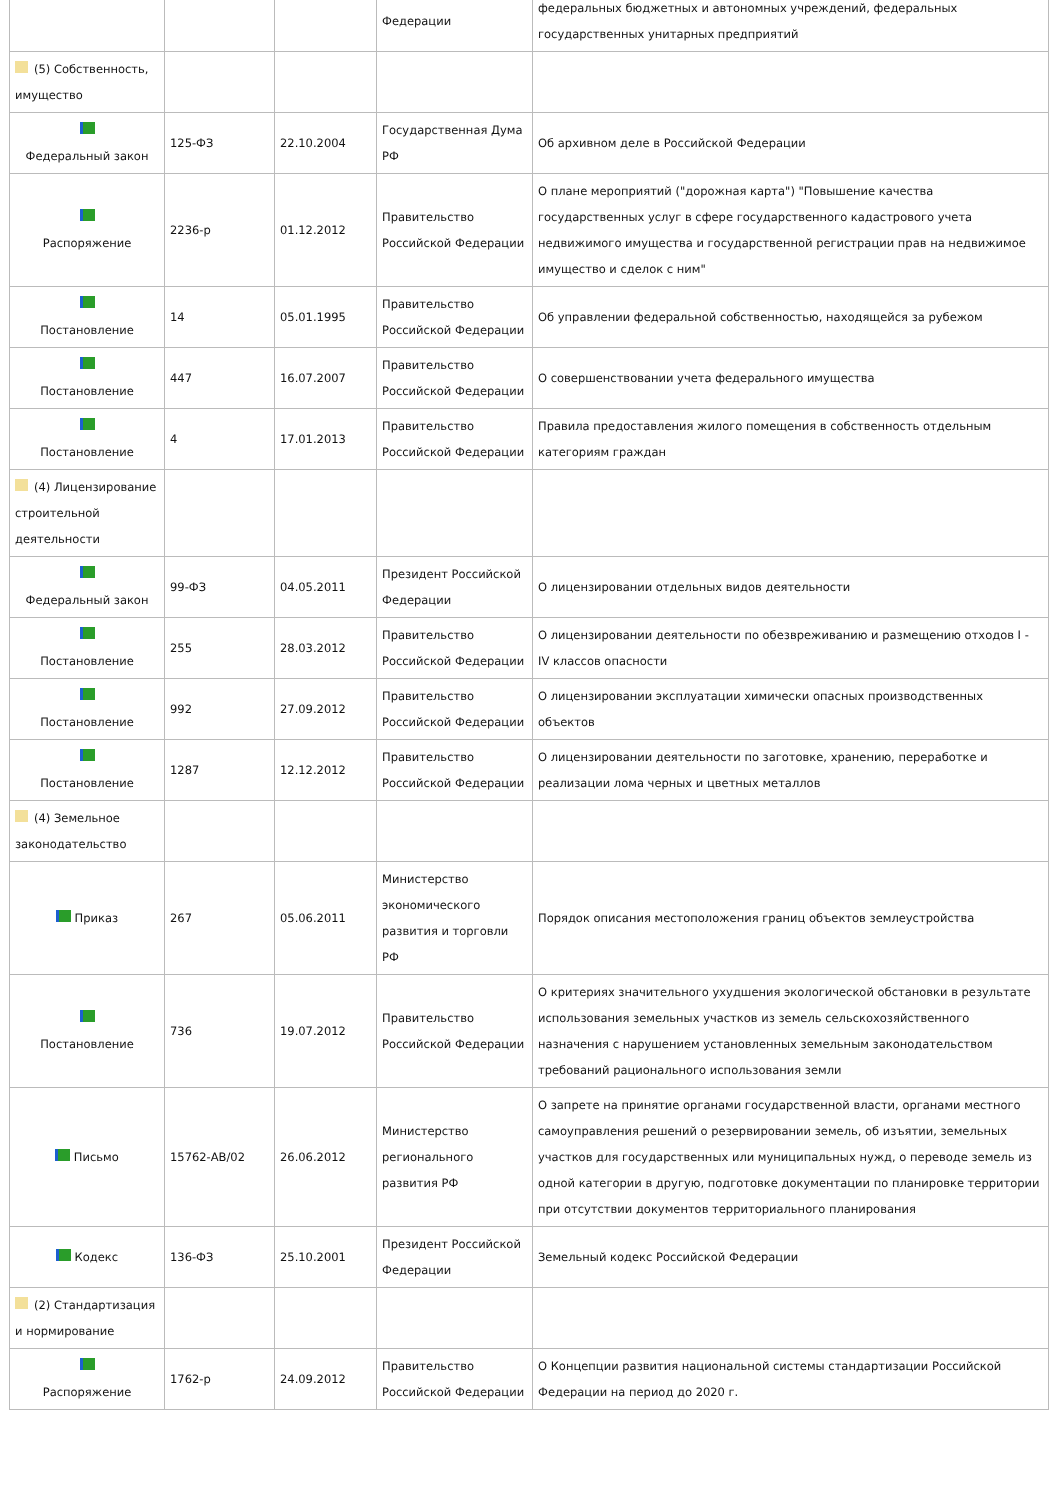| | | | Федерации | федеральных бюджетных и автономных учреждений, федеральных государственных унитарных предприятий |
| (5) Собственность, имущество | | | | |
| Федеральный закон | 125-ФЗ | 22.10.2004 | Государственная Дума РФ | Об архивном деле в Российской Федерации |
| Распоряжение | 2236-р | 01.12.2012 | Правительство Российской Федерации | О плане мероприятий ("дорожная карта") "Повышение качества государственных услуг в сфере государственного кадастрового учета недвижимого имущества и государственной регистрации прав на недвижимое имущество и сделок с ним" |
| Постановление | 14 | 05.01.1995 | Правительство Российской Федерации | Об управлении федеральной собственностью, находящейся за рубежом |
| Постановление | 447 | 16.07.2007 | Правительство Российской Федерации | О совершенствовании учета федерального имущества |
| Постановление | 4 | 17.01.2013 | Правительство Российской Федерации | Правила предоставления жилого помещения в собственность отдельным категориям граждан |
| (4) Лицензирование строительной деятельности | | | | |
| Федеральный закон | 99-ФЗ | 04.05.2011 | Президент Российской Федерации | О лицензировании отдельных видов деятельности |
| Постановление | 255 | 28.03.2012 | Правительство Российской Федерации | О лицензировании деятельности по обезвреживанию и размещению отходов I - IV классов опасности |
| Постановление | 992 | 27.09.2012 | Правительство Российской Федерации | О лицензировании эксплуатации химически опасных производственных объектов |
| Постановление | 1287 | 12.12.2012 | Правительство Российской Федерации | О лицензировании деятельности по заготовке, хранению, переработке и реализации лома черных и цветных металлов |
| (4) Земельное законодательство | | | | |
| Приказ | 267 | 05.06.2011 | Министерство экономического развития и торговли РФ | Порядок описания местоположения границ объектов землеустройства |
| Постановление | 736 | 19.07.2012 | Правительство Российской Федерации | О критериях значительного ухудшения экологической обстановки в результате использования земельных участков из земель сельскохозяйственного назначения с нарушением установленных земельным законодательством требований рационального использования земли |
| Письмо | 15762-АВ/02 | 26.06.2012 | Министерство регионального развития РФ | О запрете на принятие органами государственной власти, органами местного самоуправления решений о резервировании земель, об изъятии, земельных участков для государственных или муниципальных нужд, о переводе земель из одной категории в другую, подготовке документации по планировке территории при отсутствии документов территориального планирования |
| Кодекс | 136-ФЗ | 25.10.2001 | Президент Российской Федерации | Земельный кодекс Российской Федерации |
| (2) Стандартизация и нормирование | | | | |
| Распоряжение | 1762-р | 24.09.2012 | Правительство Российской Федерации | О Концепции развития национальной системы стандартизации Российской Федерации на период до 2020 г. |